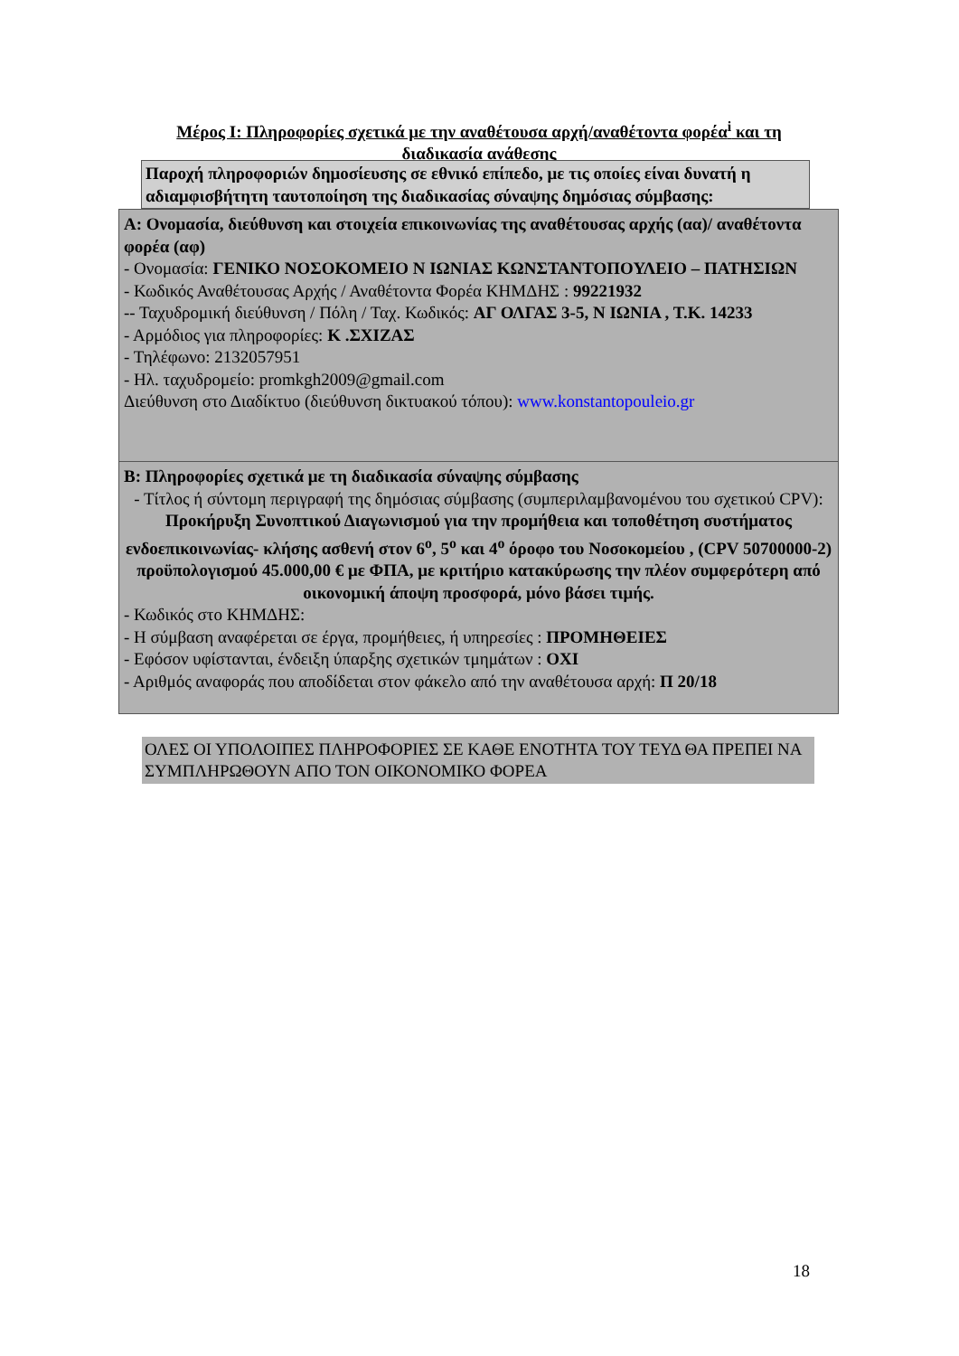Μέρος Ι: Πληροφορίες σχετικά με την αναθέτουσα αρχή/αναθέτοντα φορέα<sup>i</sup> και τη διαδικασία ανάθεσης
Παροχή πληροφοριών δημοσίευσης σε εθνικό επίπεδο, με τις οποίες είναι δυνατή η αδιαμφισβήτητη ταυτοποίηση της διαδικασίας σύναψης δημόσιας σύμβασης:
Α: Ονομασία, διεύθυνση και στοιχεία επικοινωνίας της αναθέτουσας αρχής (αα)/ αναθέτοντα φορέα (αφ)
- Ονομασία: ΓΕΝΙΚΟ ΝΟΣΟΚΟΜΕΙΟ Ν ΙΩΝΙΑΣ ΚΩΝΣΤΑΝΤΟΠΟΥΛΕΙΟ – ΠΑΤΗΣΙΩΝ
- Κωδικός Αναθέτουσας Αρχής / Αναθέτοντα Φορέα ΚΗΜΔΗΣ : 99221932
-- Ταχυδρομική διεύθυνση / Πόλη / Ταχ. Κωδικός: ΑΓ ΟΛΓΑΣ 3-5, Ν ΙΩΝΙΑ , Τ.Κ. 14233
- Αρμόδιος για πληροφορίες: Κ .ΣΧΙΖΑΣ
- Τηλέφωνο: 2132057951
- Ηλ. ταχυδρομείο: promkgh2009@gmail.com
Διεύθυνση στο Διαδίκτυο (διεύθυνση δικτυακού τόπου): www.konstantopouleio.gr
Β: Πληροφορίες σχετικά με τη διαδικασία σύναψης σύμβασης
- Τίτλος ή σύντομη περιγραφή της δημόσιας σύμβασης (συμπεριλαμβανομένου του σχετικού CPV): Προκήρυξη Συνοπτικού Διαγωνισμού για την προμήθεια και τοποθέτηση συστήματος ενδοεπικοινωνίας- κλήσης ασθενή στον 6<sup>ο</sup>, 5<sup>ο</sup> και 4<sup>ο</sup> όροφο του Νοσοκομείου , (CPV 50700000-2) προϋπολογισμού 45.000,00 € με ΦΠΑ, με κριτήριο κατακύρωσης την πλέον συμφερότερη από οικονομική άποψη προσφορά, μόνο βάσει τιμής.
- Κωδικός στο ΚΗΜΔΗΣ:
- Η σύμβαση αναφέρεται σε έργα, προμήθειες, ή υπηρεσίες : ΠΡΟΜΗΘΕΙΕΣ
- Εφόσον υφίστανται, ένδειξη ύπαρξης σχετικών τμημάτων : ΟΧΙ
- Αριθμός αναφοράς που αποδίδεται στον φάκελο από την αναθέτουσα αρχή: Π 20/18
ΟΛΕΣ ΟΙ ΥΠΟΛΟΙΠΕΣ ΠΛΗΡΟΦΟΡΙΕΣ ΣΕ ΚΑΘΕ ΕΝΟΤΗΤΑ ΤΟΥ ΤΕΥΔ ΘΑ ΠΡΕΠΕΙ ΝΑ ΣΥΜΠΛΗΡΩΘΟΥΝ ΑΠΟ ΤΟΝ ΟΙΚΟΝΟΜΙΚΟ ΦΟΡΕΑ
18